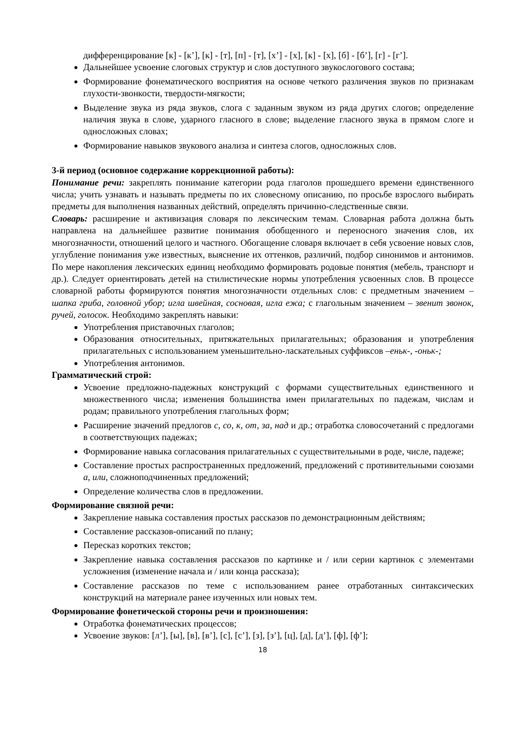дифференцирование [к] - [к’], [к] - [т], [п] - [т], [х’] - [х], [к] - [х], [б] - [б’], [г] - [г’].
Дальнейшее усвоение слоговых структур и слов доступного звукослогового состава;
Формирование фонематического восприятия на основе четкого различения звуков по признакам глухости-звонкости, твердости-мягкости;
Выделение звука из ряда звуков, слога с заданным звуком из ряда других слогов; определение наличия звука в слове, ударного гласного в слове; выделение гласного звука в прямом слоге и односложных словах;
Формирование навыков звукового анализа и синтеза слогов, односложных слов.
3-й период (основное содержание коррекционной работы):
Понимание речи: закреплять понимание категории рода глаголов прошедшего времени единственного числа; учить узнавать и называть предметы по их словесному описанию, по просьбе взрослого выбирать предметы для выполнения названных действий, определять причинно-следственные связи.
Словарь: расширение и активизация словаря по лексическим темам. Словарная работа должна быть направлена на дальнейшее развитие понимания обобщенного и переносного значения слов, их многозначности, отношений целого и частного. Обогащение словаря включает в себя усвоение новых слов, углубление понимания уже известных, выяснение их оттенков, различий, подбор синонимов и антонимов. По мере накопления лексических единиц необходимо формировать родовые понятия (мебель, транспорт и др.). Следует ориентировать детей на стилистические нормы употребления усвоенных слов. В процессе словарной работы формируются понятия многозначности отдельных слов: с предметным значением – шапка гриба, головной убор; игла швейная, сосновая, игла ежа; с глагольным значением – звенит звонок, ручей, голосок. Необходимо закреплять навыки:
Употребления приставочных глаголов;
Образования относительных, притяжательных прилагательных; образования и употребления прилагательных с использованием уменьшительно-ласкательных суффиксов –еньк-, -оньк-;
Употребления антонимов.
Грамматический строй:
Усвоение предложно-падежных конструкций с формами существительных единственного и множественного числа; изменения большинства имен прилагательных по падежам, числам и родам; правильного употребления глагольных форм;
Расширение значений предлогов с, со, к, от, за, над и др.; отработка словосочетаний с предлогами в соответствующих падежах;
Формирование навыка согласования прилагательных с существительными в роде, числе, падеже;
Составление простых распространенных предложений, предложений с противительными союзами а, или, сложноподчиненных предложений;
Определение количества слов в предложении.
Формирование связной речи:
Закрепление навыка составления простых рассказов по демонстрационным действиям;
Составление рассказов-описаний по плану;
Пересказ коротких текстов;
Закрепление навыка составления рассказов по картинке и / или серии картинок с элементами усложнения (изменение начала и / или конца рассказа);
Составление рассказов по теме с использованием ранее отработанных синтаксических конструкций на материале ранее изученных или новых тем.
Формирование фонетической стороны речи и произношения:
Отработка фонематических процессов;
Усвоение звуков: [л’], [ы], [в], [в’], [с], [с’], [з], [з’], [ц], [д], [д’], [ф], [ф’];
18